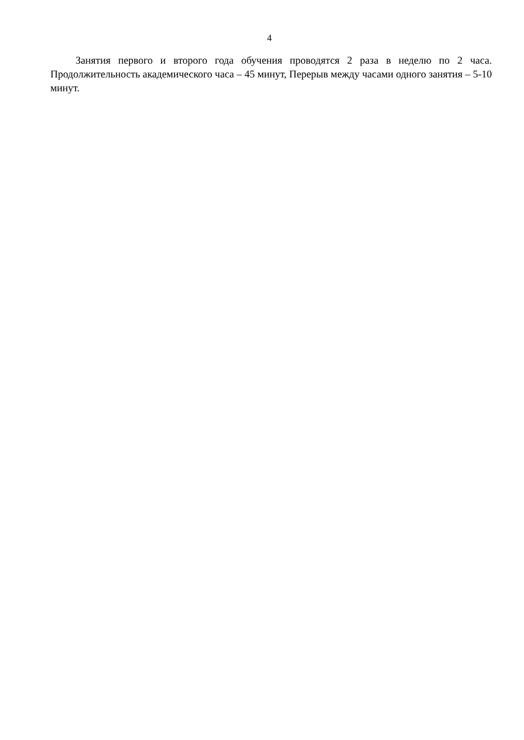4
Занятия первого и второго года обучения проводятся 2 раза в неделю по 2 часа. Продолжительность академического часа – 45 минут, Перерыв между часами одного занятия – 5-10 минут.